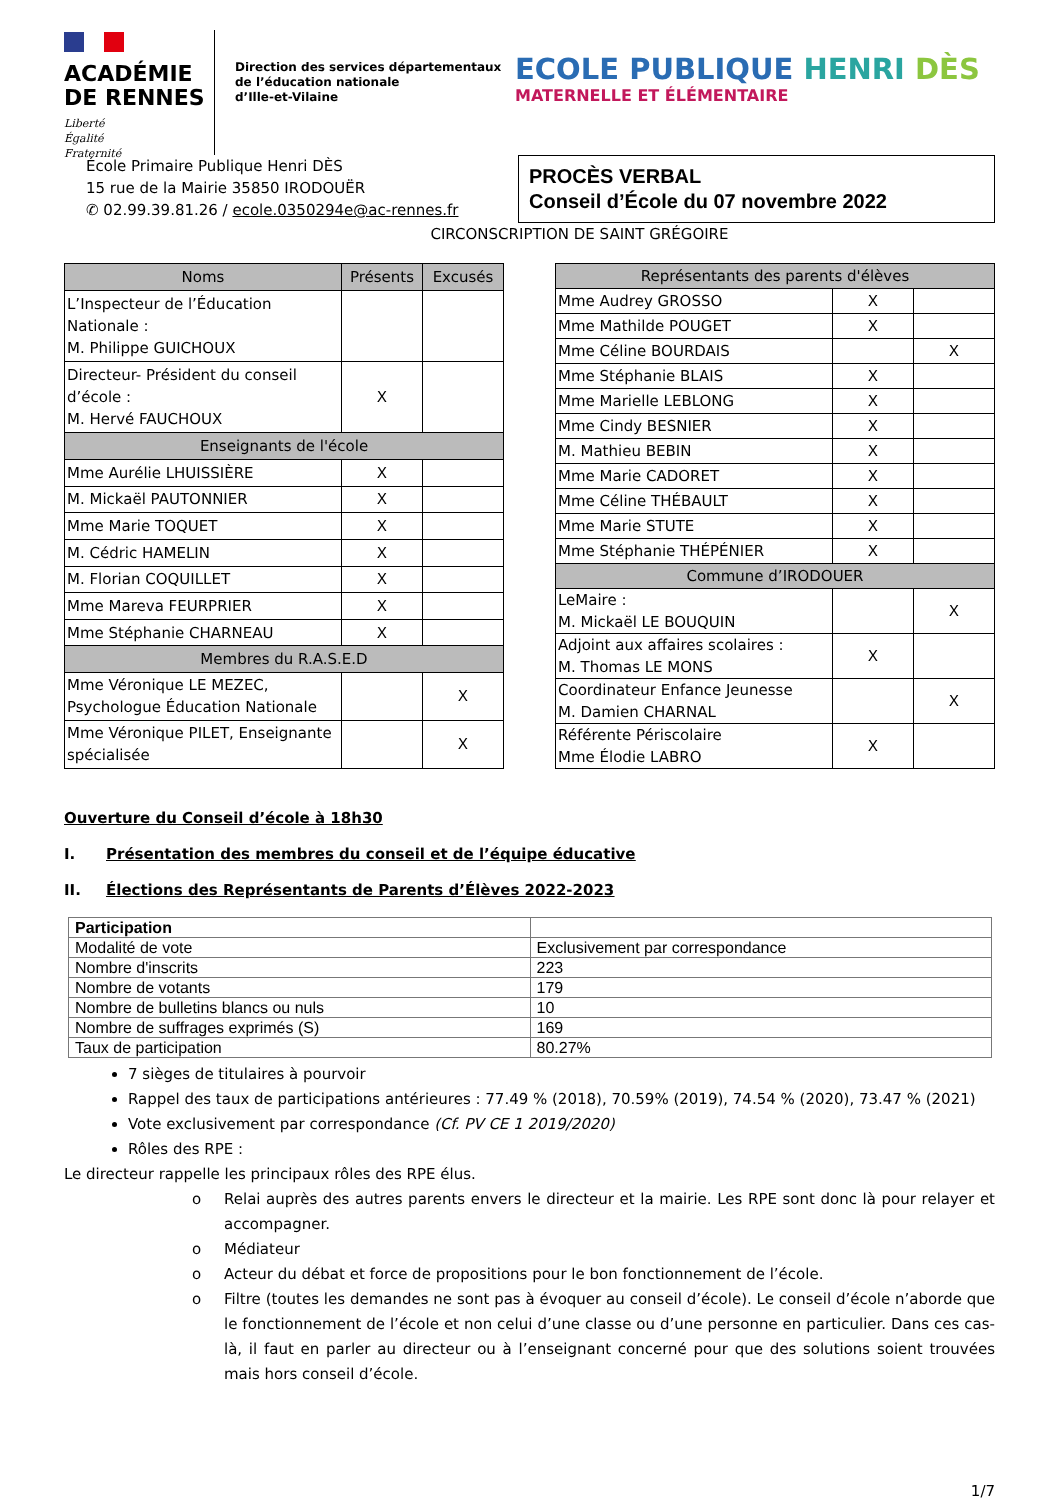ACADÉMIE
DE RENNES
Liberté
Égalité
Fraternité
Direction des services départementaux
de l’éducation nationale
d’Ille-et-Vilaine
ECOLE PUBLIQUE HENRI DÈS
MATERNELLE ET ÉLÉMENTAIRE
École Primaire Publique Henri DÈS
15 rue de la Mairie 35850 IRODOUËR
✆ 02.99.39.81.26 / ecole.0350294e@ac-rennes.fr
PROCÈS VERBAL
Conseil d’École du 07 novembre 2022
CIRCONSCRIPTION DE SAINT GRÉGOIRE
| Noms | Présents | Excusés |
| --- | --- | --- |
| L’Inspecteur de l’Éducation Nationale : M. Philippe GUICHOUX | | |
| Directeur- Président du conseil d’école : M. Hervé FAUCHOUX | X | |
| Enseignants de l'école | | |
| Mme Aurélie LHUISSIÈRE | X | |
| M. Mickaël PAUTONNIER | X | |
| Mme Marie TOQUET | X | |
| M. Cédric HAMELIN | X | |
| M. Florian COQUILLET | X | |
| Mme Mareva FEURPRIER | X | |
| Mme Stéphanie CHARNEAU | X | |
| Membres du R.A.S.E.D | | |
| Mme Véronique LE MEZEC, Psychologue Éducation Nationale | | X |
| Mme Véronique PILET, Enseignante spécialisée | | X |
| Représentants des parents d'élèves | | |
| --- | --- | --- |
| Mme Audrey GROSSO | X | |
| Mme Mathilde POUGET | X | |
| Mme Céline BOURDAIS | | X |
| Mme Stéphanie BLAIS | X | |
| Mme Marielle LEBLONG | X | |
| Mme Cindy BESNIER | X | |
| M. Mathieu BEBIN | X | |
| Mme Marie CADORET | X | |
| Mme Céline THÉBAULT | X | |
| Mme Marie STUTE | X | |
| Mme Stéphanie THÉPÉNIER | X | |
| Commune d’IRODOUER | | |
| LeMaire : M. Mickaël LE BOUQUIN | | X |
| Adjoint aux affaires scolaires : M. Thomas LE MONS | X | |
| Coordinateur Enfance Jeunesse M. Damien CHARNAL | | X |
| Référente Périscolaire Mme Élodie LABRO | X | |
Ouverture du Conseil d’école à 18h30
I. Présentation des membres du conseil et de l’équipe éducative
II. Élections des Représentants de Parents d’Élèves 2022-2023
| Participation | |
| Modalité de vote | Exclusivement par correspondance |
| Nombre d'inscrits | 223 |
| Nombre de votants | 179 |
| Nombre de bulletins blancs ou nuls | 10 |
| Nombre de suffrages exprimés (S) | 169 |
| Taux de participation | 80.27% |
7 sièges de titulaires à pourvoir
Rappel des taux de participations antérieures : 77.49 % (2018), 70.59% (2019), 74.54 % (2020), 73.47 % (2021)
Vote exclusivement par correspondance (Cf. PV CE 1 2019/2020)
Rôles des RPE :
Le directeur rappelle les principaux rôles des RPE élus.
o Relai auprès des autres parents envers le directeur et la mairie. Les RPE sont donc là pour relayer et accompagner.
o Médiateur
o Acteur du débat et force de propositions pour le bon fonctionnement de l’école.
o Filtre (toutes les demandes ne sont pas à évoquer au conseil d’école). Le conseil d’école n’aborde que le fonctionnement de l’école et non celui d’une classe ou d’une personne en particulier. Dans ces cas-là, il faut en parler au directeur ou à l’enseignant concerné pour que des solutions soient trouvées mais hors conseil d’école.
1/7